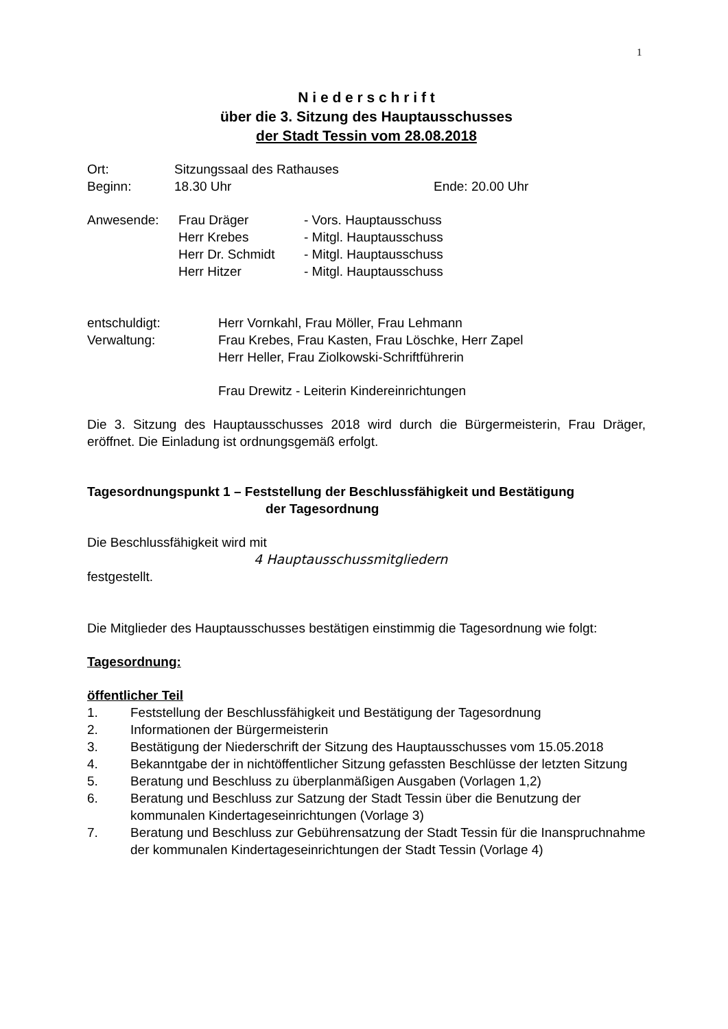1
N i e d e r s c h r i f t
über die 3. Sitzung des Hauptausschusses
der Stadt Tessin vom 28.08.2018
Ort: Sitzungssaal des Rathauses
Beginn: 18.30 Uhr Ende: 20.00 Uhr
Anwesende: Frau Dräger - Vors. Hauptausschuss
Herr Krebes - Mitgl. Hauptausschuss
Herr Dr. Schmidt - Mitgl. Hauptausschuss
Herr Hitzer - Mitgl. Hauptausschuss
entschuldigt: Herr Vornkahl, Frau Möller, Frau Lehmann
Verwaltung: Frau Krebes, Frau Kasten, Frau Löschke, Herr Zapel
Herr Heller, Frau Ziolkowski-Schriftführerin
Frau Drewitz - Leiterin Kindereinrichtungen
Die 3. Sitzung des Hauptausschusses 2018 wird durch die Bürgermeisterin, Frau Dräger, eröffnet. Die Einladung ist ordnungsgemäß erfolgt.
Tagesordnungspunkt 1 – Feststellung der Beschlussfähigkeit und Bestätigung
der Tagesordnung
Die Beschlussfähigkeit wird mit
4 Hauptausschussmitgliedern
festgestellt.
Die Mitglieder des Hauptausschusses bestätigen einstimmig die Tagesordnung wie folgt:
Tagesordnung:
öffentlicher Teil
1. Feststellung der Beschlussfähigkeit und Bestätigung der Tagesordnung
2. Informationen der Bürgermeisterin
3. Bestätigung der Niederschrift der Sitzung des Hauptausschusses vom 15.05.2018
4. Bekanntgabe der in nichtöffentlicher Sitzung gefassten Beschlüsse der letzten Sitzung
5. Beratung und Beschluss zu überplanmäßigen Ausgaben (Vorlagen 1,2)
6. Beratung und Beschluss zur Satzung der Stadt Tessin über die Benutzung der kommunalen Kindertageseinrichtungen (Vorlage 3)
7. Beratung und Beschluss zur Gebührensatzung der Stadt Tessin für die Inanspruchnahme der kommunalen Kindertageseinrichtungen der Stadt Tessin (Vorlage 4)